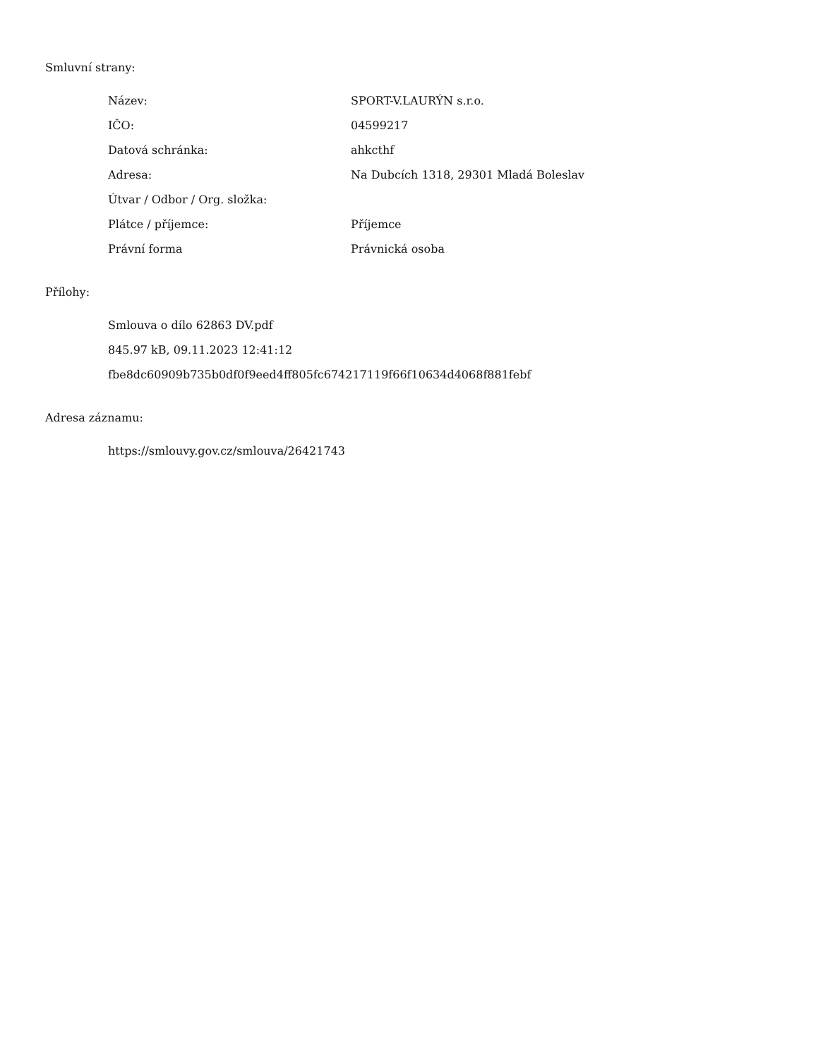Smluvní strany:
| Název: | SPORT-V.LAURÝN s.r.o. |
| IČO: | 04599217 |
| Datová schránka: | ahkcthf |
| Adresa: | Na Dubcích 1318, 29301 Mladá Boleslav |
| Útvar / Odbor / Org. složka: | |
| Plátce / příjemce: | Příjemce |
| Právní forma | Právnická osoba |
Přílohy:
Smlouva o dílo 62863 DV.pdf
845.97 kB, 09.11.2023 12:41:12
fbe8dc60909b735b0df0f9eed4ff805fc674217119f66f10634d4068f881febf
Adresa záznamu:
https://smlouvy.gov.cz/smlouva/26421743